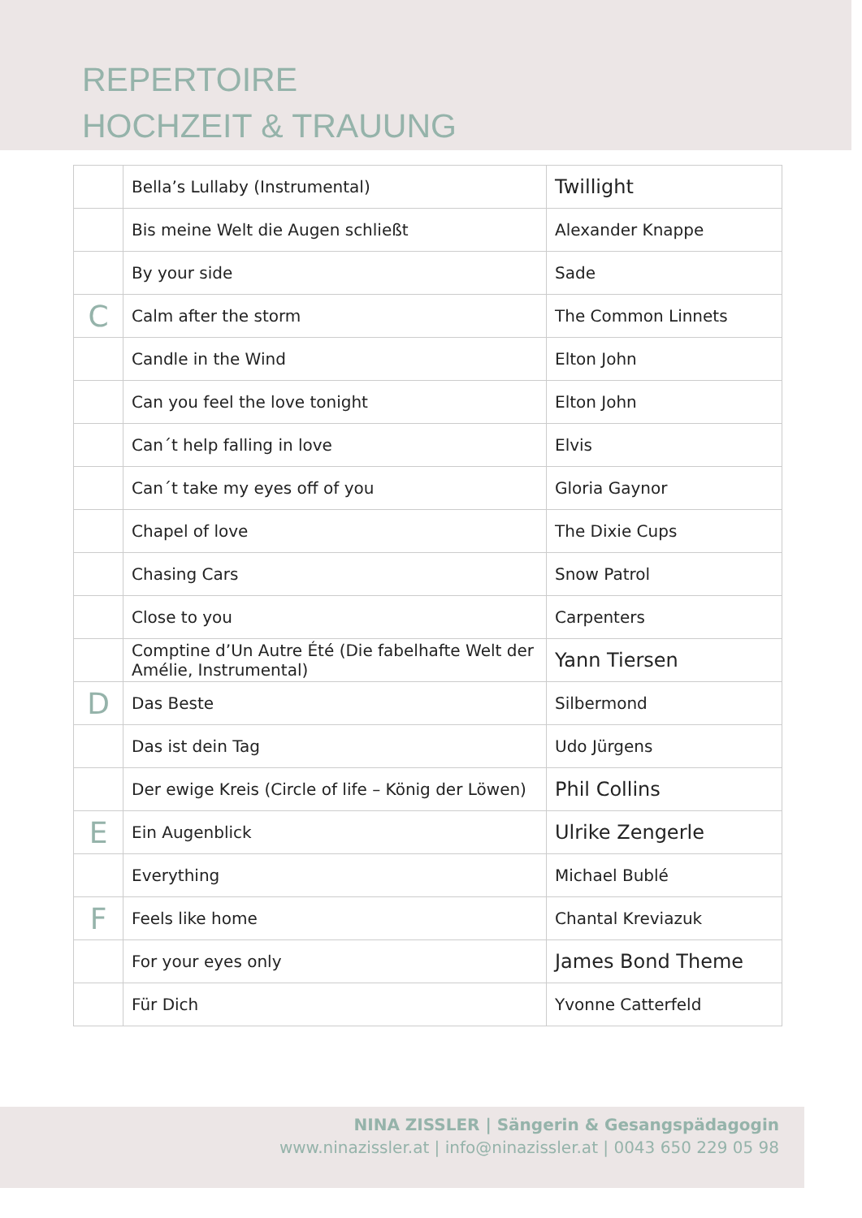REPERTOIRE
HOCHZEIT & TRAUUNG
| | Bella’s Lullaby (Instrumental) | Twillight |
| | Bis meine Welt die Augen schließt | Alexander Knappe |
| | By your side | Sade |
| C | Calm after the storm | The Common Linnets |
| | Candle in the Wind | Elton John |
| | Can you feel the love tonight | Elton John |
| | Can´t help falling in love | Elvis |
| | Can´t take my eyes off of you | Gloria Gaynor |
| | Chapel of love | The Dixie Cups |
| | Chasing Cars | Snow Patrol |
| | Close to you | Carpenters |
| | Comptine d’Un Autre Été (Die fabelhafte Welt der Amélie, Instrumental) | Yann Tiersen |
| D | Das Beste | Silbermond |
| | Das ist dein Tag | Udo Jürgens |
| | Der ewige Kreis (Circle of life – König der Löwen) | Phil Collins |
| E | Ein Augenblick | Ulrike Zengerle |
| | Everything | Michael Bublé |
| F | Feels like home | Chantal Kreviazuk |
| | For your eyes only | James Bond Theme |
| | Für Dich | Yvonne Catterfeld |
NINA ZISSLER | Sängerin & Gesangspädagogin
www.ninazissler.at | info@ninazissler.at | 0043 650 229 05 98